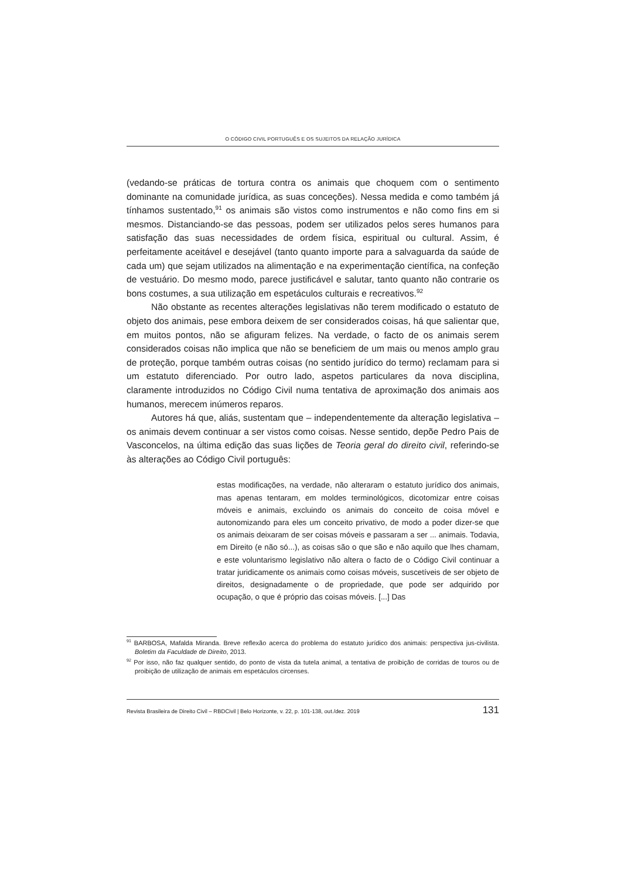O CÓDIGO CIVIL PORTUGUÊS E OS SUJEITOS DA RELAÇÃO JURÍDICA
(vedando-se práticas de tortura contra os animais que choquem com o sentimento dominante na comunidade jurídica, as suas conceções). Nessa medida e como também já tínhamos sustentado,<sup>91</sup> os animais são vistos como instrumentos e não como fins em si mesmos. Distanciando-se das pessoas, podem ser utilizados pelos seres humanos para satisfação das suas necessidades de ordem física, espiritual ou cultural. Assim, é perfeitamente aceitável e desejável (tanto quanto importe para a salvaguarda da saúde de cada um) que sejam utilizados na alimentação e na experimentação científica, na confeção de vestuário. Do mesmo modo, parece justificável e salutar, tanto quanto não contrarie os bons costumes, a sua utilização em espetáculos culturais e recreativos.<sup>92</sup>
Não obstante as recentes alterações legislativas não terem modificado o estatuto de objeto dos animais, pese embora deixem de ser considerados coisas, há que salientar que, em muitos pontos, não se afiguram felizes. Na verdade, o facto de os animais serem considerados coisas não implica que não se beneficiem de um mais ou menos amplo grau de proteção, porque também outras coisas (no sentido jurídico do termo) reclamam para si um estatuto diferenciado. Por outro lado, aspetos particulares da nova disciplina, claramente introduzidos no Código Civil numa tentativa de aproximação dos animais aos humanos, merecem inúmeros reparos.
Autores há que, aliás, sustentam que – independentemente da alteração legislativa – os animais devem continuar a ser vistos como coisas. Nesse sentido, depõe Pedro Pais de Vasconcelos, na última edição das suas lições de Teoria geral do direito civil, referindo-se às alterações ao Código Civil português:
estas modificações, na verdade, não alteraram o estatuto jurídico dos animais, mas apenas tentaram, em moldes terminológicos, dicotomizar entre coisas móveis e animais, excluindo os animais do conceito de coisa móvel e autonomizando para eles um conceito privativo, de modo a poder dizer-se que os animais deixaram de ser coisas móveis e passaram a ser ... animais. Todavia, em Direito (e não só...), as coisas são o que são e não aquilo que lhes chamam, e este voluntarismo legislativo não altera o facto de o Código Civil continuar a tratar juridicamente os animais como coisas móveis, suscetíveis de ser objeto de direitos, designadamente o de propriedade, que pode ser adquirido por ocupação, o que é próprio das coisas móveis. [...] Das
<sup>91</sup> BARBOSA, Mafalda Miranda. Breve reflexão acerca do problema do estatuto jurídico dos animais: perspectiva jus-civilista. Boletim da Faculdade de Direito, 2013.
<sup>92</sup> Por isso, não faz qualquer sentido, do ponto de vista da tutela animal, a tentativa de proibição de corridas de touros ou de proibição de utilização de animais em espetáculos circenses.
Revista Brasileira de Direito Civil – RBDCivil | Belo Horizonte, v. 22, p. 101-138, out./dez. 2019 131